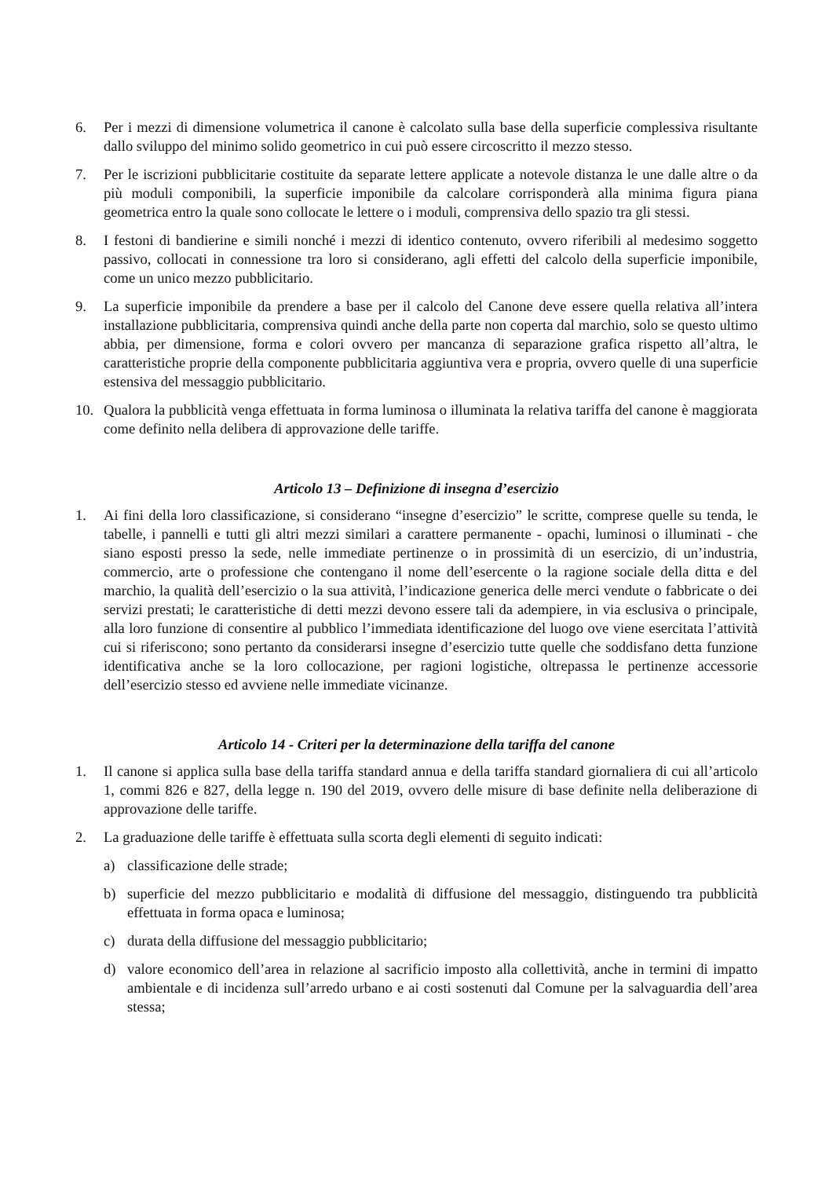6. Per i mezzi di dimensione volumetrica il canone è calcolato sulla base della superficie complessiva risultante dallo sviluppo del minimo solido geometrico in cui può essere circoscritto il mezzo stesso.
7. Per le iscrizioni pubblicitarie costituite da separate lettere applicate a notevole distanza le une dalle altre o da più moduli componibili, la superficie imponibile da calcolare corrisponderà alla minima figura piana geometrica entro la quale sono collocate le lettere o i moduli, comprensiva dello spazio tra gli stessi.
8. I festoni di bandierine e simili nonché i mezzi di identico contenuto, ovvero riferibili al medesimo soggetto passivo, collocati in connessione tra loro si considerano, agli effetti del calcolo della superficie imponibile, come un unico mezzo pubblicitario.
9. La superficie imponibile da prendere a base per il calcolo del Canone deve essere quella relativa all’intera installazione pubblicitaria, comprensiva quindi anche della parte non coperta dal marchio, solo se questo ultimo abbia, per dimensione, forma e colori ovvero per mancanza di separazione grafica rispetto all’altra, le caratteristiche proprie della componente pubblicitaria aggiuntiva vera e propria, ovvero quelle di una superficie estensiva del messaggio pubblicitario.
10. Qualora la pubblicità venga effettuata in forma luminosa o illuminata la relativa tariffa del canone è maggiorata come definito nella delibera di approvazione delle tariffe.
Articolo 13 – Definizione di insegna d’esercizio
1. Ai fini della loro classificazione, si considerano “insegne d’esercizio” le scritte, comprese quelle su tenda, le tabelle, i pannelli e tutti gli altri mezzi similari a carattere permanente - opachi, luminosi o illuminati - che siano esposti presso la sede, nelle immediate pertinenze o in prossimità di un esercizio, di un’industria, commercio, arte o professione che contengano il nome dell’esercente o la ragione sociale della ditta e del marchio, la qualità dell’esercizio o la sua attività, l’indicazione generica delle merci vendute o fabbricate o dei servizi prestati; le caratteristiche di detti mezzi devono essere tali da adempiere, in via esclusiva o principale, alla loro funzione di consentire al pubblico l’immediata identificazione del luogo ove viene esercitata l’attività cui si riferiscono; sono pertanto da considerarsi insegne d’esercizio tutte quelle che soddisfano detta funzione identificativa anche se la loro collocazione, per ragioni logistiche, oltrepassa le pertinenze accessorie dell’esercizio stesso ed avviene nelle immediate vicinanze.
Articolo 14 - Criteri per la determinazione della tariffa del canone
1. Il canone si applica sulla base della tariffa standard annua e della tariffa standard giornaliera di cui all’articolo 1, commi 826 e 827, della legge n. 190 del 2019, ovvero delle misure di base definite nella deliberazione di approvazione delle tariffe.
2. La graduazione delle tariffe è effettuata sulla scorta degli elementi di seguito indicati:
a) classificazione delle strade;
b) superficie del mezzo pubblicitario e modalità di diffusione del messaggio, distinguendo tra pubblicità effettuata in forma opaca e luminosa;
c) durata della diffusione del messaggio pubblicitario;
d) valore economico dell’area in relazione al sacrificio imposto alla collettività, anche in termini di impatto ambientale e di incidenza sull’arredo urbano e ai costi sostenuti dal Comune per la salvaguardia dell’area stessa;